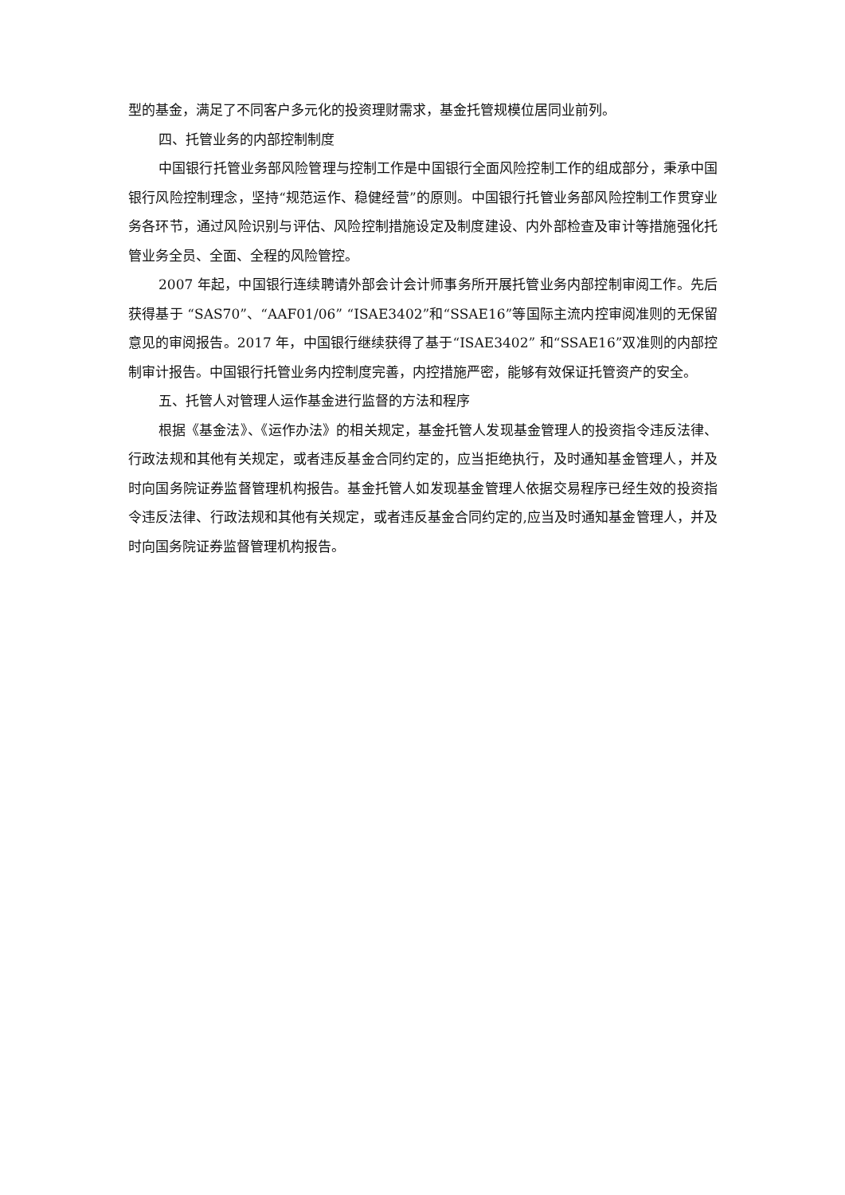型的基金，满足了不同客户多元化的投资理财需求，基金托管规模位居同业前列。
四、托管业务的内部控制制度
中国银行托管业务部风险管理与控制工作是中国银行全面风险控制工作的组成部分，秉承中国银行风险控制理念，坚持“规范运作、稳健经营”的原则。中国银行托管业务部风险控制工作贯穿业务各环节，通过风险识别与评估、风险控制措施设定及制度建设、内外部检查及审计等措施强化托管业务全员、全面、全程的风险管控。
2007 年起，中国银行连续聘请外部会计会计师事务所开展托管业务内部控制审阅工作。先后获得基于 “SAS70”、“AAF01/06” “ISAE3402”和“SSAE16”等国际主流内控审阅准则的无保留意见的审阅报告。2017 年，中国银行继续获得了基于“ISAE3402” 和“SSAE16”双准则的内部控制审计报告。中国银行托管业务内控制度完善，内控措施严密，能够有效保证托管资产的安全。
五、托管人对管理人运作基金进行监督的方法和程序
根据《基金法》、《运作办法》的相关规定，基金托管人发现基金管理人的投资指令违反法律、行政法规和其他有关规定，或者违反基金合同约定的，应当拒绝执行，及时通知基金管理人，并及时向国务院证券监督管理机构报告。基金托管人如发现基金管理人依据交易程序已经生效的投资指令违反法律、行政法规和其他有关规定，或者违反基金合同约定的,应当及时通知基金管理人，并及时向国务院证券监督管理机构报告。